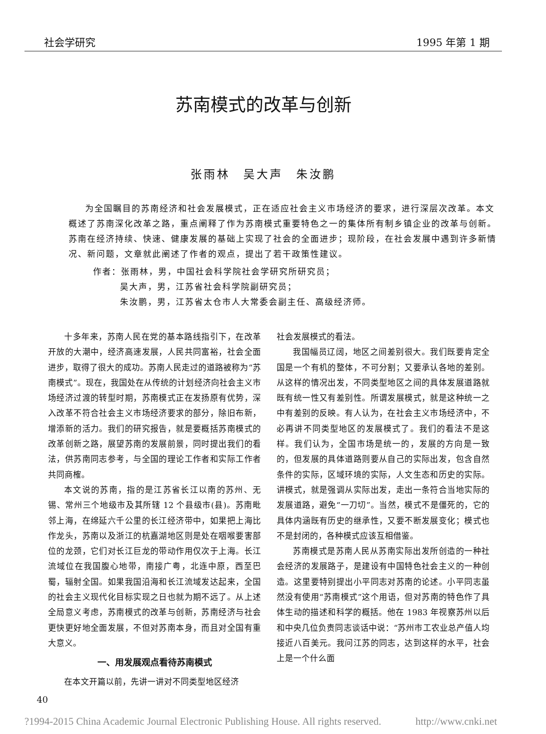社会学研究 1995 年第 1 期
苏南模式的改革与创新
张雨林　吴大声　朱汝鹏
为全国瞩目的苏南经济和社会发展模式，正在适应社会主义市场经济的要求，进行深层次改革。本文概述了苏南深化改革之路，重点阐释了作为苏南模式重要特色之一的集体所有制乡镇企业的改革与创新。苏南在经济持续、快速、健康发展的基础上实现了社会的全面进步；现阶段，在社会发展中遇到许多新情况、新问题，文章就此阐述了作者的观点，提出了若干政策性建议。
作者：张雨林，男，中国社会科学院社会学研究所研究员；
吴大声，男，江苏省社会科学院副研究员；
朱汝鹏，男，江苏省太仓市人大常委会副主任、高级经济师。
十多年来，苏南人民在党的基本路线指引下，在改革开放的大潮中，经济高速发展，人民共同富裕，社会全面进步，取得了很大的成功。苏南人民走过的道路被称为“苏南模式”。现在，我国处在从传统的计划经济向社会主义市场经济过渡的转型时期，苏南模式正在发扬原有优势，深入改革不符合社会主义市场经济要求的部分，除旧布新，增添新的活力。我们的研究报告，就是要概括苏南模式的改革创新之路，展望苏南的发展前景，同时提出我们的看法，供苏南同志参考，与全国的理论工作者和实际工作者共同商榷。
本文说的苏南，指的是江苏省长江以南的苏州、无锡、常州三个地级市及其所辖 12 个县级市(县)。苏南毗邻上海，在绵延六千公里的长江经济带中，如果把上海比作龙头，苏南以及浙江的杭嘉湖地区则是处在咽喉要害部位的龙颈，它们对长江巨龙的带动作用仅次于上海。长江流域位在我国腹心地带，南接广粤，北连中原，西至巴蜀，辐射全国。如果我国沿海和长江流域发达起来，全国的社会主义现代化目标实现之日也就为期不远了。从上述全局意义考虑，苏南模式的改革与创新，苏南经济与社会更快更好地全面发展，不但对苏南本身，而且对全国有重大意义。
一、用发展观点看待苏南模式
在本文开篇以前，先讲一讲对不同类型地区经济
社会发展模式的看法。
我国幅员辽阔，地区之间差别很大。我们既要肯定全国是一个有机的整体，不可分割；又要承认各地的差别。从这样的情况出发，不同类型地区之间的具体发展道路就既有统一性又有差别性。所谓发展模式，就是这种统一之中有差别的反映。有人认为，在社会主义市场经济中，不必再讲不同类型地区的发展模式了。我们的看法不是这样。我们认为，全国市场是统一的，发展的方向是一致的，但发展的具体道路则要从自己的实际出发，包含自然条件的实际，区域环境的实际，人文生态和历史的实际。讲模式，就是强调从实际出发，走出一条符合当地实际的发展道路，避免“一刀切”。当然，模式不是僵死的，它的具体内涵既有历史的继承性，又要不断发展变化；模式也不是封闭的，各种模式应该互相借鉴。
苏南模式是苏南人民从苏南实际出发所创造的一种社会经济的发展路子，是建设有中国特色社会主义的一种创造。这里要特别提出小平同志对苏南的论述。小平同志虽然没有使用“苏南模式”这个用语，但对苏南的特色作了具体生动的描述和科学的概括。他在 1983 年视察苏州以后和中央几位负责同志谈话中说：“苏州市工农业总产值人均接近八百美元。我问江苏的同志，达到这样的水平，社会上是一个什么面
40
?1994-2015 China Academic Journal Electronic Publishing House. All rights reserved. http://www.cnki.net